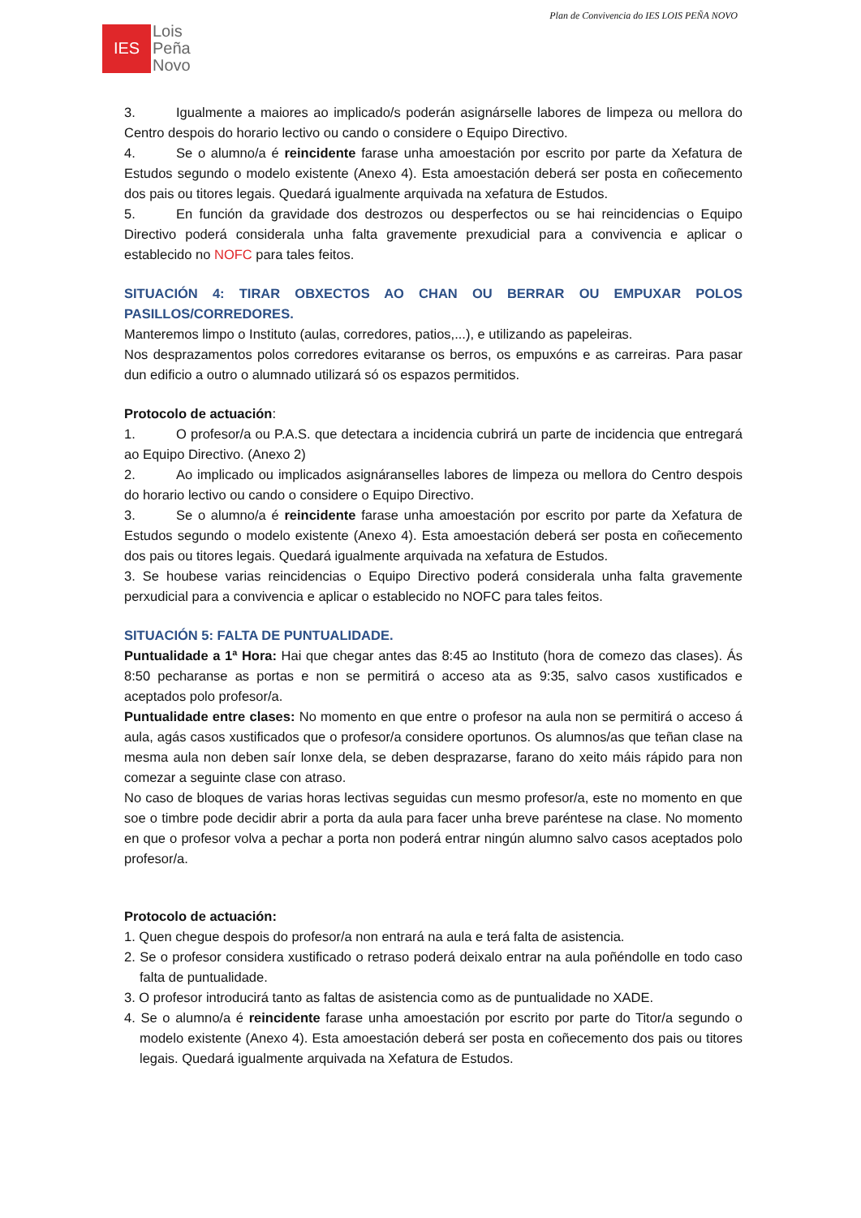Plan de Convivencia do IES LOIS PEÑA NOVO
IES
Lois
Peña
Novo
3. Igualmente a maiores ao implicado/s poderán asignárselle labores de limpeza ou mellora do Centro despois do horario lectivo ou cando o considere o Equipo Directivo.
4. Se o alumno/a é reincidente farase unha amoestación por escrito por parte da Xefatura de Estudos segundo o modelo existente (Anexo 4). Esta amoestación deberá ser posta en coñecemento dos pais ou titores legais. Quedará igualmente arquivada na xefatura de Estudos.
5. En función da gravidade dos destrozos ou desperfectos ou se hai reincidencias o Equipo Directivo poderá consideralа unha falta gravemente prexudicial para a convivencia e aplicar o establecido no NOFC para tales feitos.
SITUACIÓN 4: TIRAR OBXECTOS AO CHAN OU BERRAR OU EMPUXAR POLOS PASILLOS/CORREDORES.
Manteremos limpo o Instituto (aulas, corredores, patios,...), e utilizando as papeleiras.
Nos desprazamentos polos corredores evitaranse os berros, os empuxóns e as carreiras. Para pasar dun edificio a outro o alumnado utilizará só os espazos permitidos.
Protocolo de actuación:
1. O profesor/a ou P.A.S. que detectara a incidencia cubrirá un parte de incidencia que entregará ao Equipo Directivo. (Anexo 2)
2. Ao implicado ou implicados asignáranselles labores de limpeza ou mellora do Centro despois do horario lectivo ou cando o considere o Equipo Directivo.
3. Se o alumno/a é reincidente farase unha amoestación por escrito por parte da Xefatura de Estudos segundo o modelo existente (Anexo 4). Esta amoestación deberá ser posta en coñecemento dos pais ou titores legais. Quedará igualmente arquivada na xefatura de Estudos.
3. Se houbese varias reincidencias o Equipo Directivo poderá considerala unha falta gravemente perxudicial para a convivencia e aplicar o establecido no NOFC para tales feitos.
SITUACIÓN 5: FALTA DE PUNTUALIDADE.
Puntualidade a 1ª Hora: Hai que chegar antes das 8:45 ao Instituto (hora de comezo das clases). Ás 8:50 pecharanse as portas e non se permitirá o acceso ata as 9:35, salvo casos xustificados e aceptados polo profesor/a.
Puntualidade entre clases: No momento en que entre o profesor na aula non se permitirá o acceso á aula, agás casos xustificados que o profesor/a considere oportunos. Os alumnos/as que teñan clase na mesma aula non deben saír lonxe dela, se deben desprazarse, farano do xeito máis rápido para non comezar a seguinte clase con atraso.
No caso de bloques de varias horas lectivas seguidas cun mesmo profesor/a, este no momento en que soe o timbre pode decidir abrir a porta da aula para facer unha breve paréntese na clase. No momento en que o profesor volva a pechar a porta non poderá entrar ningún alumno salvo casos aceptados polo profesor/a.
Protocolo de actuación:
1. Quen chegue despois do profesor/a non entrará na aula e terá falta de asistencia.
2. Se o profesor considera xustificado o retraso poderá deixalo entrar na aula poñéndolle en todo caso falta de puntualidade.
3. O profesor introducirá tanto as faltas de asistencia como as de puntualidade no XADE.
4. Se o alumno/a é reincidente farase unha amoestación por escrito por parte do Titor/a segundo o modelo existente (Anexo 4). Esta amoestación deberá ser posta en coñecemento dos pais ou titores legais. Quedará igualmente arquivada na Xefatura de Estudos.